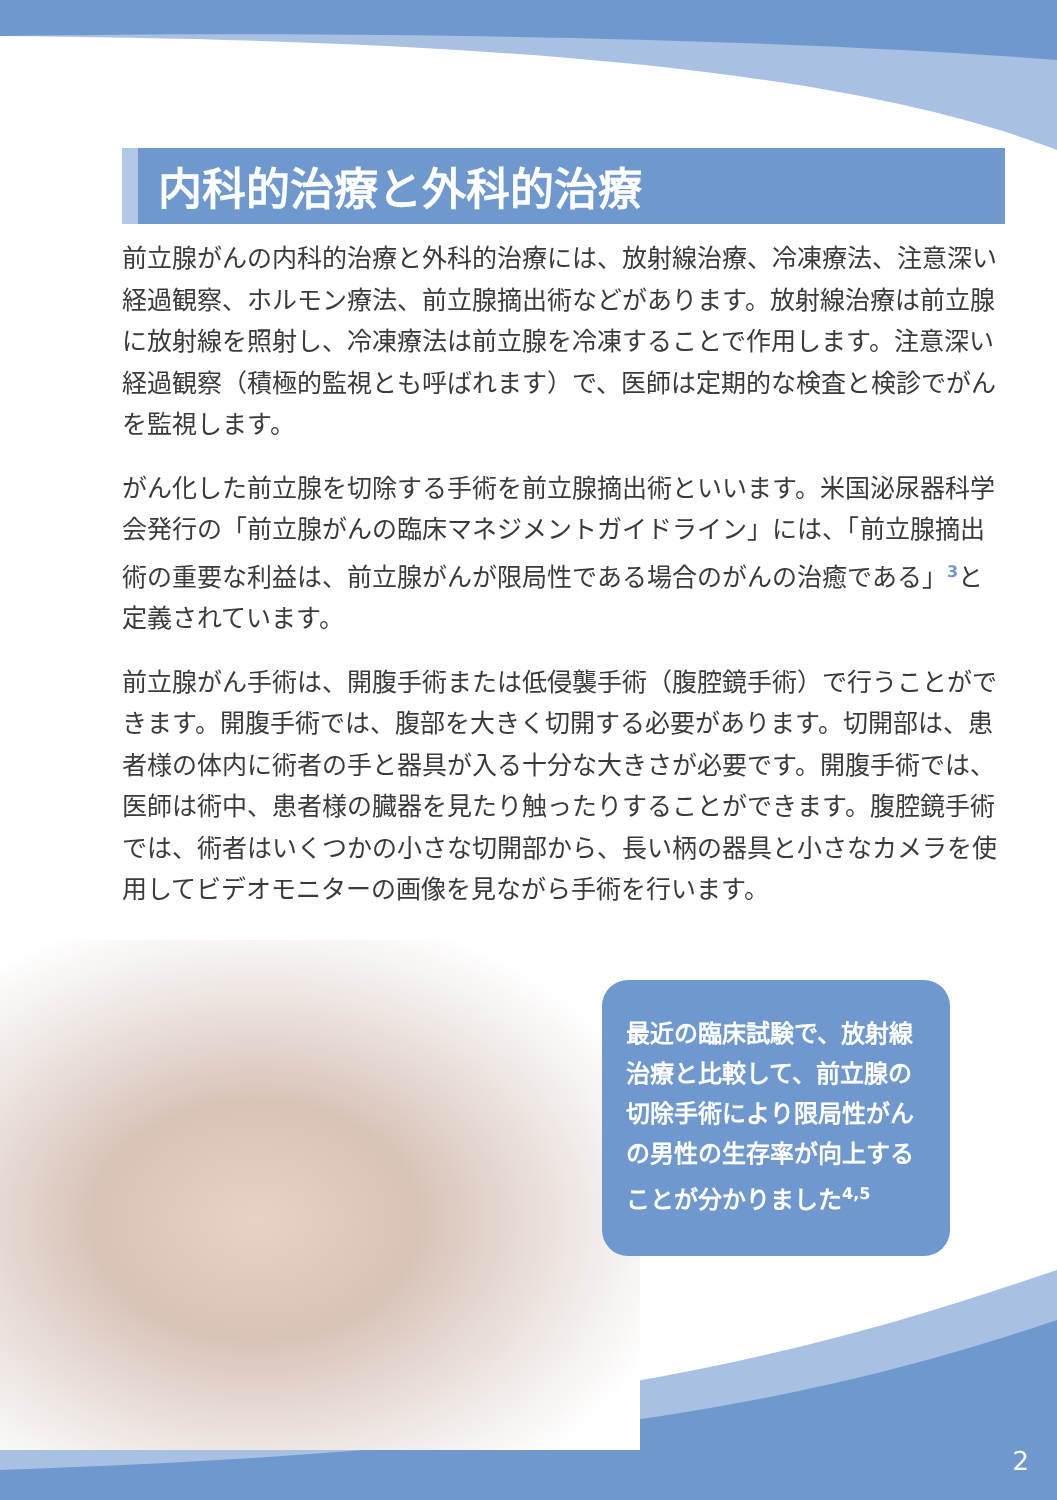内科的治療と外科的治療
前立腺がんの内科的治療と外科的治療には、放射線治療、冷凍療法、注意深い経過観察、ホルモン療法、前立腺摘出術などがあります。放射線治療は前立腺に放射線を照射し、冷凍療法は前立腺を冷凍することで作用します。注意深い経過観察（積極的監視とも呼ばれます）で、医師は定期的な検査と検診でがんを監視します。
がん化した前立腺を切除する手術を前立腺摘出術といいます。米国泌尿器科学会発行の「前立腺がんの臨床マネジメントガイドライン」には、「前立腺摘出術の重要な利益は、前立腺がんが限局性である場合のがんの治癒である」<sup>3</sup>と定義されています。
前立腺がん手術は、開腹手術または低侵襲手術（腹腔鏡手術）で行うことができます。開腹手術では、腹部を大きく切開する必要があります。切開部は、患者様の体内に術者の手と器具が入る十分な大きさが必要です。開腹手術では、医師は術中、患者様の臓器を見たり触ったりすることができます。腹腔鏡手術では、術者はいくつかの小さな切開部から、長い柄の器具と小さなカメラを使用してビデオモニターの画像を見ながら手術を行います。
最近の臨床試験で、放射線治療と比較して、前立腺の切除手術により限局性がんの男性の生存率が向上することが分かりました<sup>4,5</sup>
2